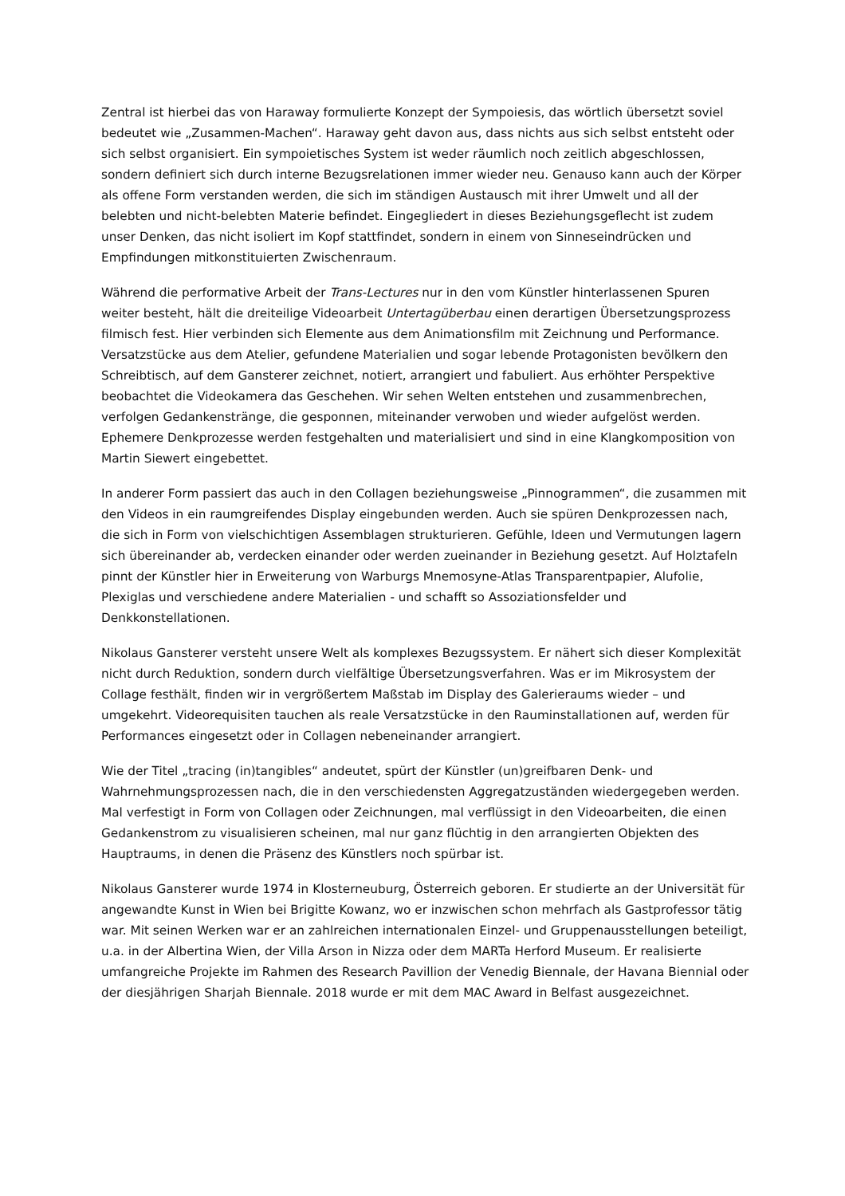Zentral ist hierbei das von Haraway formulierte Konzept der Sympoiesis, das wörtlich übersetzt soviel bedeutet wie „Zusammen-Machen“. Haraway geht davon aus, dass nichts aus sich selbst entsteht oder sich selbst organisiert. Ein sympoietisches System ist weder räumlich noch zeitlich abgeschlossen, sondern definiert sich durch interne Bezugsrelationen immer wieder neu. Genauso kann auch der Körper als offene Form verstanden werden, die sich im ständigen Austausch mit ihrer Umwelt und all der belebten und nicht-belebten Materie befindet. Eingegliedert in dieses Beziehungsgeflecht ist zudem unser Denken, das nicht isoliert im Kopf stattfindet, sondern in einem von Sinneseindrücken und Empfindungen mitkonstituierten Zwischenraum.
Während die performative Arbeit der Trans-Lectures nur in den vom Künstler hinterlassenen Spuren weiter besteht, hält die dreiteilige Videoarbeit Untertagüberbau einen derartigen Übersetzungsprozess filmisch fest. Hier verbinden sich Elemente aus dem Animationsfilm mit Zeichnung und Performance. Versatzstücke aus dem Atelier, gefundene Materialien und sogar lebende Protagonisten bevölkern den Schreibtisch, auf dem Gansterer zeichnet, notiert, arrangiert und fabuliert. Aus erhöhter Perspektive beobachtet die Videokamera das Geschehen. Wir sehen Welten entstehen und zusammenbrechen, verfolgen Gedankenstränge, die gesponnen, miteinander verwoben und wieder aufgelöst werden. Ephemere Denkprozesse werden festgehalten und materialisiert und sind in eine Klangkomposition von Martin Siewert eingebettet.
In anderer Form passiert das auch in den Collagen beziehungsweise „Pinnogrammen“, die zusammen mit den Videos in ein raumgreifendes Display eingebunden werden. Auch sie spüren Denkprozessen nach, die sich in Form von vielschichtigen Assemblagen strukturieren. Gefühle, Ideen und Vermutungen lagern sich übereinander ab, verdecken einander oder werden zueinander in Beziehung gesetzt. Auf Holztafeln pinnt der Künstler hier in Erweiterung von Warburgs Mnemosyne-Atlas Transparentpapier, Alufolie, Plexiglas und verschiedene andere Materialien - und schafft so Assoziationsfelder und Denkkonstellationen.
Nikolaus Gansterer versteht unsere Welt als komplexes Bezugssystem. Er nähert sich dieser Komplexität nicht durch Reduktion, sondern durch vielfältige Übersetzungsverfahren. Was er im Mikrosystem der Collage festhält, finden wir in vergrößertem Maßstab im Display des Galerieraums wieder – und umgekehrt. Videorequisiten tauchen als reale Versatzstücke in den Rauminstallationen auf, werden für Performances eingesetzt oder in Collagen nebeneinander arrangiert.
Wie der Titel „tracing (in)tangibles“ andeutet, spürt der Künstler (un)greifbaren Denk- und Wahrnehmungsprozessen nach, die in den verschiedensten Aggregatzuständen wiedergegeben werden. Mal verfestigt in Form von Collagen oder Zeichnungen, mal verflüssigt in den Videoarbeiten, die einen Gedankenstrom zu visualisieren scheinen, mal nur ganz flüchtig in den arrangierten Objekten des Hauptraums, in denen die Präsenz des Künstlers noch spürbar ist.
Nikolaus Gansterer wurde 1974 in Klosterneuburg, Österreich geboren. Er studierte an der Universität für angewandte Kunst in Wien bei Brigitte Kowanz, wo er inzwischen schon mehrfach als Gastprofessor tätig war. Mit seinen Werken war er an zahlreichen internationalen Einzel- und Gruppenausstellungen beteiligt, u.a. in der Albertina Wien, der Villa Arson in Nizza oder dem MARTa Herford Museum. Er realisierte umfangreiche Projekte im Rahmen des Research Pavillion der Venedig Biennale, der Havana Biennial oder der diesjährigen Sharjah Biennale. 2018 wurde er mit dem MAC Award in Belfast ausgezeichnet.